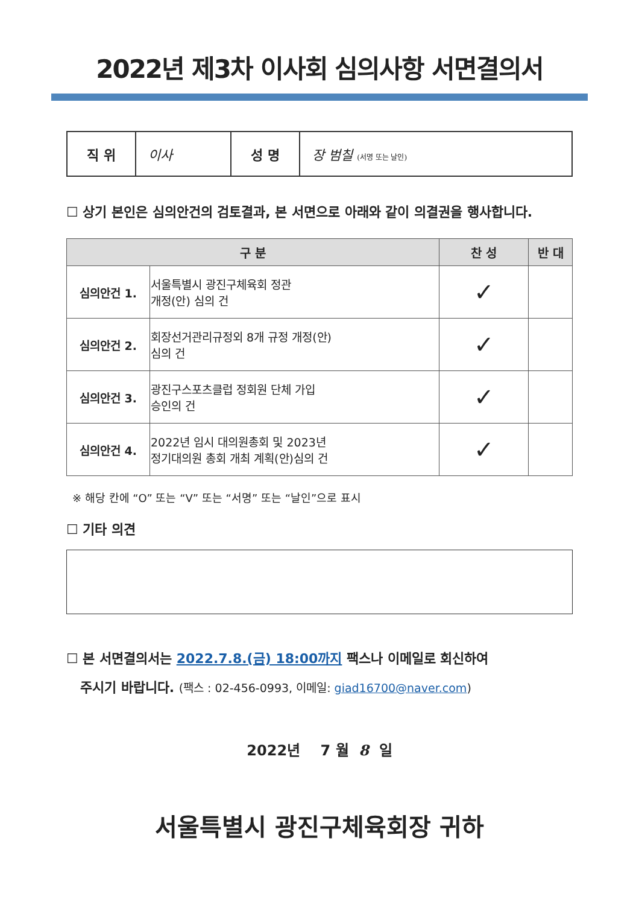2022년 제3차 이사회 심의사항 서면결의서
| 직 위 | 이사 | 성 명 | 장 범칠 (서명 또는 날인) |
☐ 상기 본인은 심의안건의 검토결과, 본 서면으로 아래와 같이 의결권을 행사합니다.
| 구 분 | | 찬 성 | 반 대 |
| --- | --- | --- | --- |
| 심의안건 1. | 서울특별시 광진구체육회 정관 개정(안) 심의 건 | ✓ | |
| 심의안건 2. | 회장선거관리규정외 8개 규정 개정(안) 심의 건 | ✓ | |
| 심의안건 3. | 광진구스포츠클럽 정회원 단체 가입 승인의 건 | ✓ | |
| 심의안건 4. | 2022년 임시 대의원총회 및 2023년 정기대의원 총회 개최 계획(안)심의 건 | ✓ | |
※ 해당 칸에 “O” 또는 “V” 또는 “서명” 또는 “날인”으로 표시
☐ 기타 의견
☐ 본 서면결의서는 2022.7.8.(금) 18:00까지 팩스나 이메일로 회신하여
주시기 바랍니다. (팩스 : 02-456-0993, 이메일: giad16700@naver.com)
2022년 7 월 8 일
서울특별시 광진구체육회장 귀하